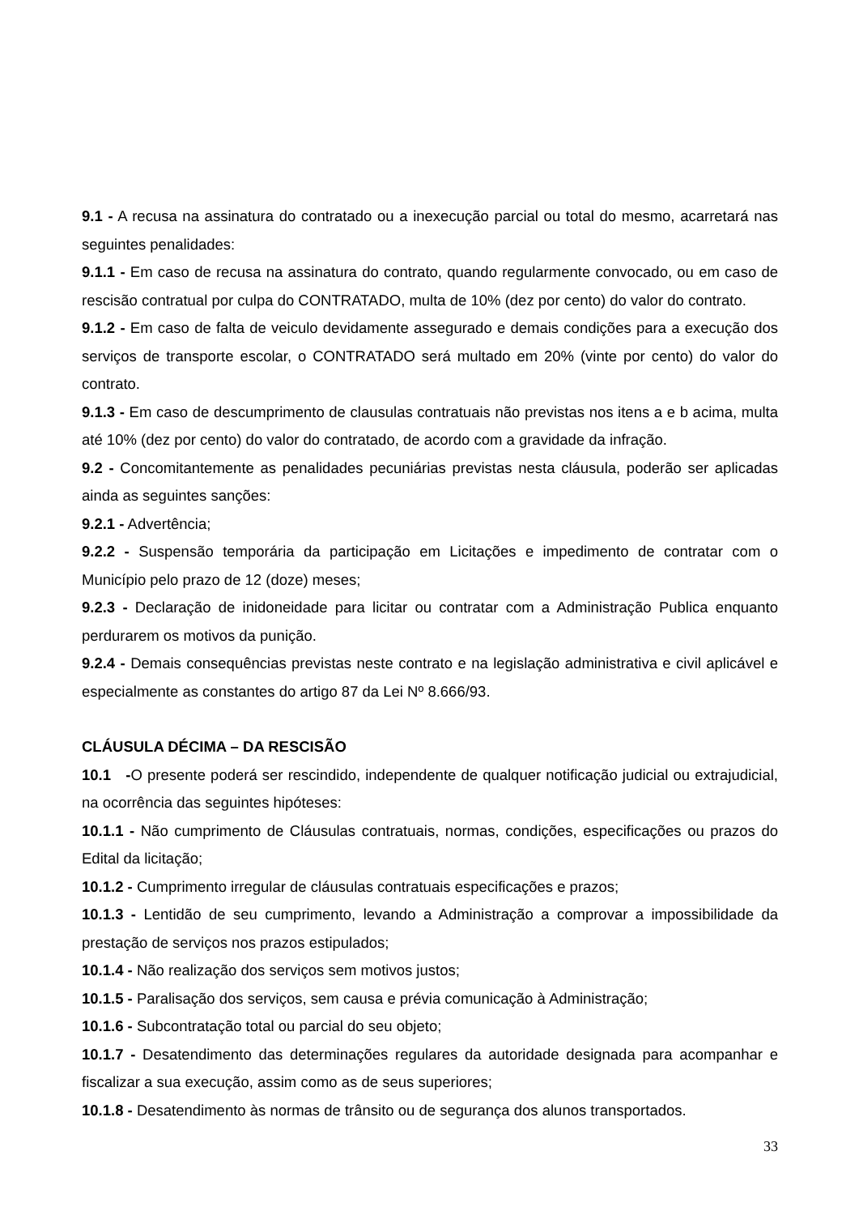9.1 - A recusa na assinatura do contratado ou a inexecução parcial ou total do mesmo, acarretará nas seguintes penalidades:
9.1.1 - Em caso de recusa na assinatura do contrato, quando regularmente convocado, ou em caso de rescisão contratual por culpa do CONTRATADO, multa de 10% (dez por cento) do valor do contrato.
9.1.2 - Em caso de falta de veiculo devidamente assegurado e demais condições para a execução dos serviços de transporte escolar, o CONTRATADO será multado em 20% (vinte por cento) do valor do contrato.
9.1.3 - Em caso de descumprimento de clausulas contratuais não previstas nos itens a e b acima, multa até 10% (dez por cento) do valor do contratado, de acordo com a gravidade da infração.
9.2 - Concomitantemente as penalidades pecuniárias previstas nesta cláusula, poderão ser aplicadas ainda as seguintes sanções:
9.2.1 - Advertência;
9.2.2 - Suspensão temporária da participação em Licitações e impedimento de contratar com o Município pelo prazo de 12 (doze) meses;
9.2.3 - Declaração de inidoneidade para licitar ou contratar com a Administração Publica enquanto perdurarem os motivos da punição.
9.2.4 - Demais consequências previstas neste contrato e na legislação administrativa e civil aplicável e especialmente as constantes do artigo 87 da Lei Nº 8.666/93.
CLÁUSULA DÉCIMA – DA RESCISÃO
10.1 -O presente poderá ser rescindido, independente de qualquer notificação judicial ou extrajudicial, na ocorrência das seguintes hipóteses:
10.1.1 - Não cumprimento de Cláusulas contratuais, normas, condições, especificações ou prazos do Edital da licitação;
10.1.2 - Cumprimento irregular de cláusulas contratuais especificações e prazos;
10.1.3 - Lentidão de seu cumprimento, levando a Administração a comprovar a impossibilidade da prestação de serviços nos prazos estipulados;
10.1.4 - Não realização dos serviços sem motivos justos;
10.1.5 - Paralisação dos serviços, sem causa e prévia comunicação à Administração;
10.1.6 - Subcontratação total ou parcial do seu objeto;
10.1.7 - Desatendimento das determinações regulares da autoridade designada para acompanhar e fiscalizar a sua execução, assim como as de seus superiores;
10.1.8 - Desatendimento às normas de trânsito ou de segurança dos alunos transportados.
33